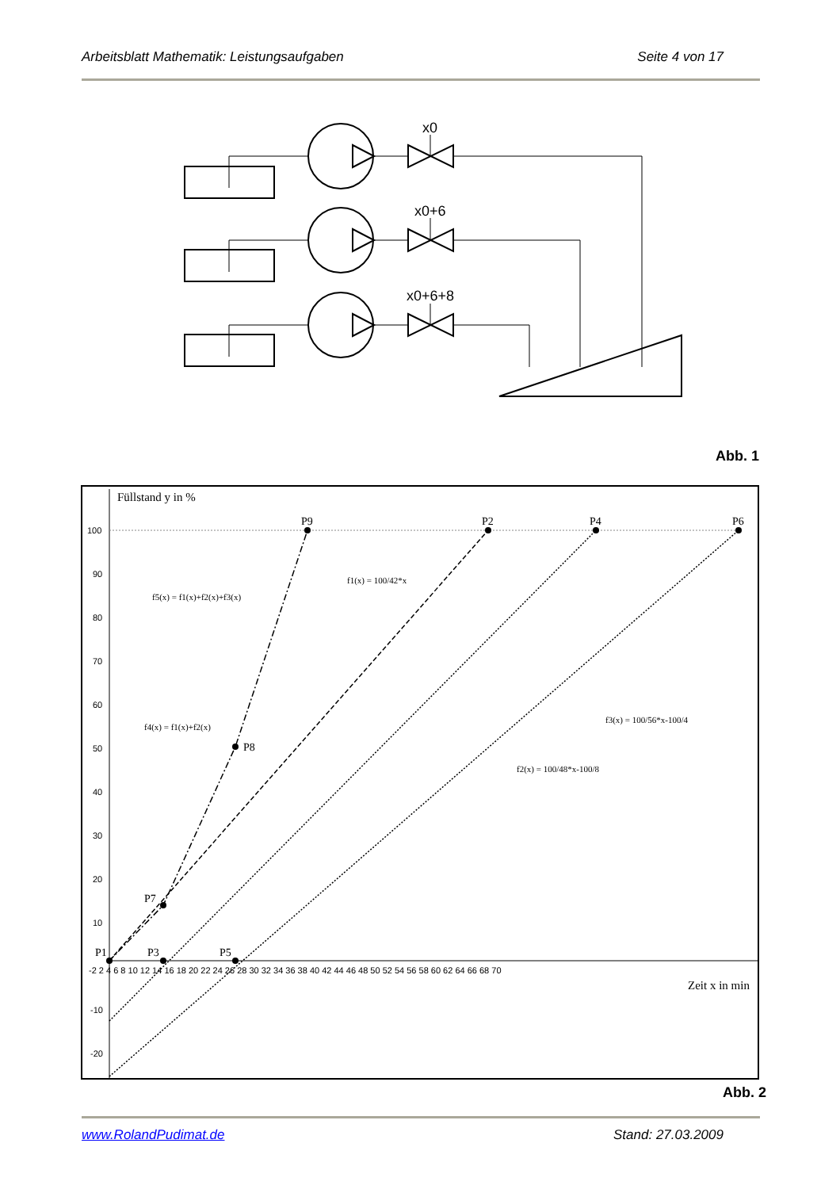Arbeitsblatt Mathematik: Leistungsaufgaben Seite 4 von 17
x0
x0+6
x0+6+8
Abb. 1
Füllstand y in %
Zeit x in min
P9
P2
P4
P6
P8
P7
P1
P3
P5
f5(x) = f1(x)+f2(x)+f3(x)
f1(x) = 100/42*x
f4(x) = f1(x)+f2(x)
f3(x) = 100/56*x-100/4
f2(x) = 100/48*x-100/8
100
90
80
70
60
50
40
30
20
10
-10
-20
-2 2 4 6 8 10 12 14 16 18 20 22 24 26 28 30 32 34 36 38 40 42 44 46 48 50 52 54 56 58 60 62 64 66 68 70
Abb. 2
www.RolandPudimat.de Stand: 27.03.2009